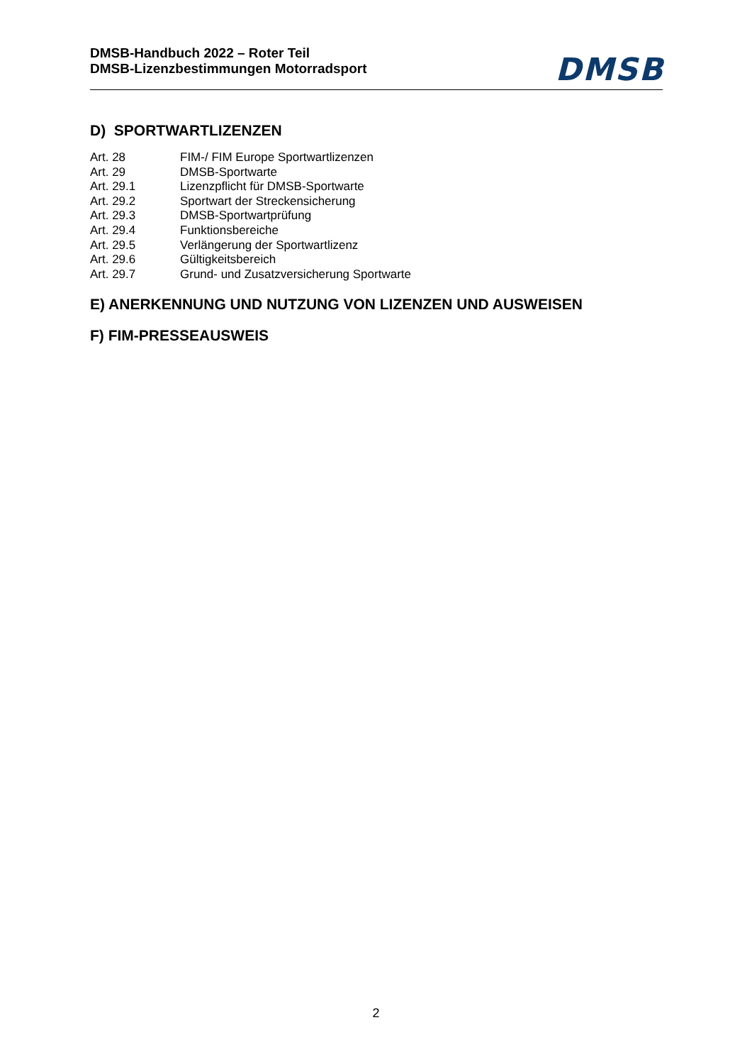DMSB-Handbuch 2022 – Roter Teil
DMSB-Lizenzbestimmungen Motorradsport
DMSB
D) SPORTWARTLIZENZEN
| Art. 28 | FIM-/ FIM Europe Sportwartlizenzen |
| Art. 29 | DMSB-Sportwarte |
| Art. 29.1 | Lizenzpflicht für DMSB-Sportwarte |
| Art. 29.2 | Sportwart der Streckensicherung |
| Art. 29.3 | DMSB-Sportwartprüfung |
| Art. 29.4 | Funktionsbereiche |
| Art. 29.5 | Verlängerung der Sportwartlizenz |
| Art. 29.6 | Gültigkeitsbereich |
| Art. 29.7 | Grund- und Zusatzversicherung Sportwarte |
E) ANERKENNUNG UND NUTZUNG VON LIZENZEN UND AUSWEISEN
F) FIM-PRESSEAUSWEIS
2